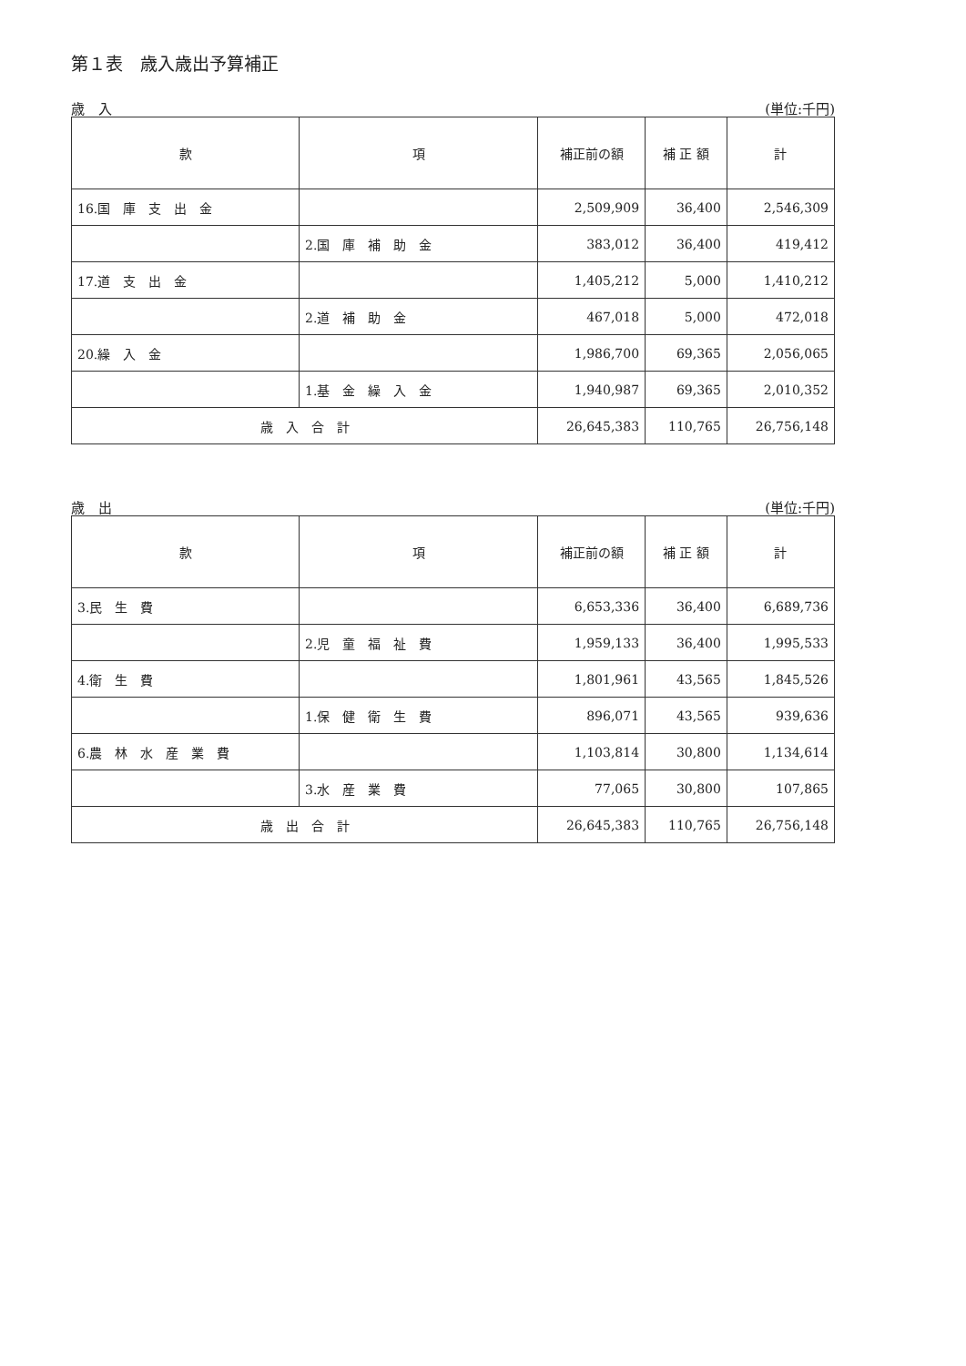第１表　歳入歳出予算補正
歳　入 (単位:千円)
| 款 | 項 | 補正前の額 | 補 正 額 | 計 |
| --- | --- | --- | --- | --- |
| 16.国 庫 支 出 金 | | 2,509,909 | 36,400 | 2,546,309 |
| | 2.国 庫 補 助 金 | 383,012 | 36,400 | 419,412 |
| 17.道 支 出 金 | | 1,405,212 | 5,000 | 1,410,212 |
| | 2.道 補 助 金 | 467,018 | 5,000 | 472,018 |
| 20.繰 入 金 | | 1,986,700 | 69,365 | 2,056,065 |
| | 1.基 金 繰 入 金 | 1,940,987 | 69,365 | 2,010,352 |
| 歳 入 合 計 | | 26,645,383 | 110,765 | 26,756,148 |
歳　出 (単位:千円)
| 款 | 項 | 補正前の額 | 補 正 額 | 計 |
| --- | --- | --- | --- | --- |
| 3.民 生 費 | | 6,653,336 | 36,400 | 6,689,736 |
| | 2.児 童 福 祉 費 | 1,959,133 | 36,400 | 1,995,533 |
| 4.衛 生 費 | | 1,801,961 | 43,565 | 1,845,526 |
| | 1.保 健 衛 生 費 | 896,071 | 43,565 | 939,636 |
| 6.農 林 水 産 業 費 | | 1,103,814 | 30,800 | 1,134,614 |
| | 3.水 産 業 費 | 77,065 | 30,800 | 107,865 |
| 歳 出 合 計 | | 26,645,383 | 110,765 | 26,756,148 |